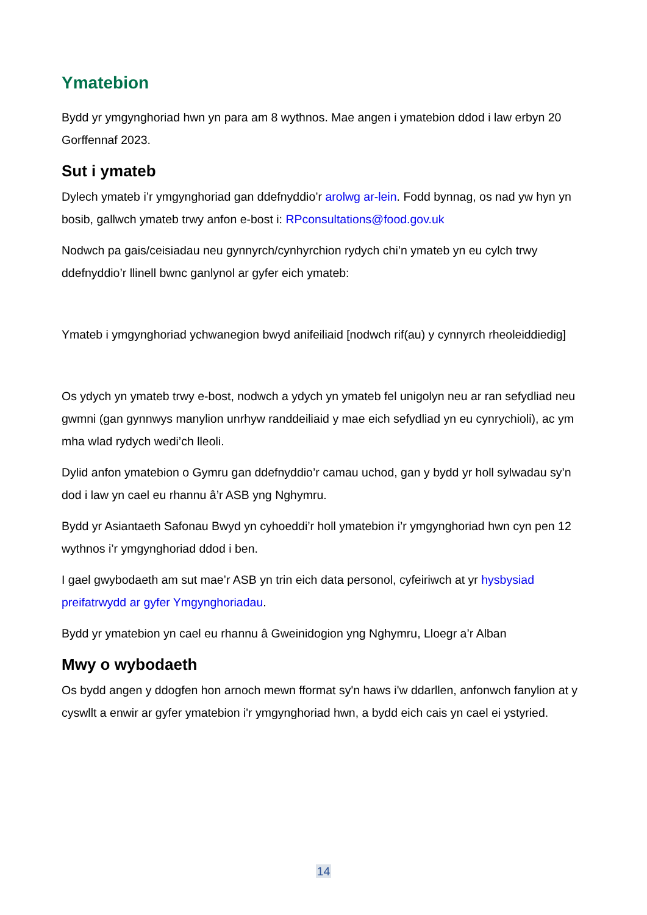Ymatebion
Bydd yr ymgynghoriad hwn yn para am 8 wythnos. Mae angen i ymatebion ddod i law erbyn 20 Gorffennaf 2023.
Sut i ymateb
Dylech ymateb i’r ymgynghoriad gan ddefnyddio’r arolwg ar-lein. Fodd bynnag, os nad yw hyn yn bosib, gallwch ymateb trwy anfon e-bost i: RPconsultations@food.gov.uk
Nodwch pa gais/ceisiadau neu gynnyrch/cynhyrchion rydych chi’n ymateb yn eu cylch trwy ddefnyddio’r llinell bwnc ganlynol ar gyfer eich ymateb:
Ymateb i ymgynghoriad ychwanegion bwyd anifeiliaid [nodwch rif(au) y cynnyrch rheoleiddiedig]
Os ydych yn ymateb trwy e-bost, nodwch a ydych yn ymateb fel unigolyn neu ar ran sefydliad neu gwmni (gan gynnwys manylion unrhyw randdeiliaid y mae eich sefydliad yn eu cynrychioli), ac ym mha wlad rydych wedi’ch lleoli.
Dylid anfon ymatebion o Gymru gan ddefnyddio’r camau uchod, gan y bydd yr holl sylwadau sy’n dod i law yn cael eu rhannu â’r ASB yng Nghymru.
Bydd yr Asiantaeth Safonau Bwyd yn cyhoeddi’r holl ymatebion i’r ymgynghoriad hwn cyn pen 12 wythnos i’r ymgynghoriad ddod i ben.
I gael gwybodaeth am sut mae’r ASB yn trin eich data personol, cyfeiriwch at yr hysbysiad preifatrwydd ar gyfer Ymgynghoriadau.
Bydd yr ymatebion yn cael eu rhannu â Gweinidogion yng Nghymru, Lloegr a’r Alban
Mwy o wybodaeth
Os bydd angen y ddogfen hon arnoch mewn fformat sy'n haws i'w ddarllen, anfonwch fanylion at y cyswllt a enwir ar gyfer ymatebion i'r ymgynghoriad hwn, a bydd eich cais yn cael ei ystyried.
14